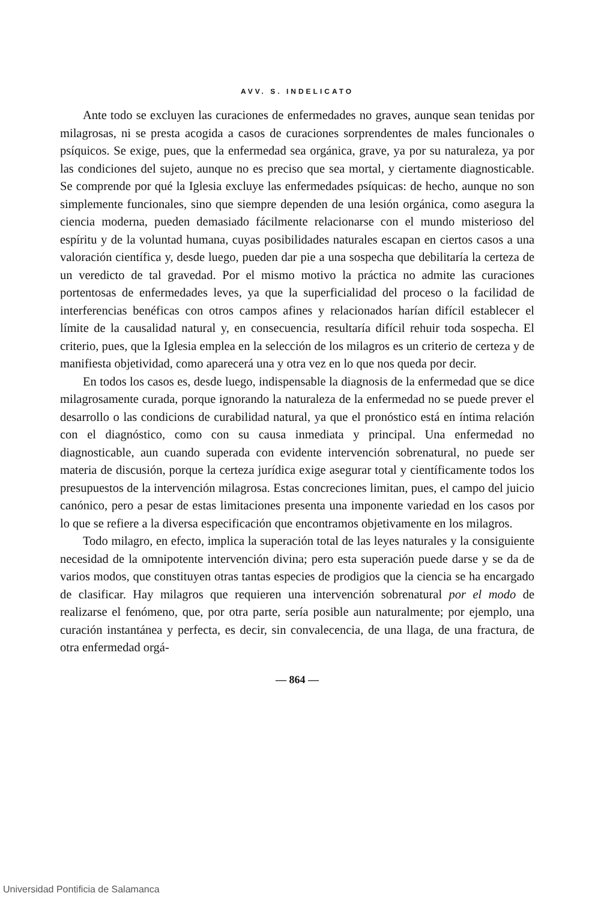AVV. S. INDELICATO
Ante todo se excluyen las curaciones de enfermedades no graves, aunque sean tenidas por milagrosas, ni se presta acogida a casos de curaciones sorprendentes de males funcionales o psíquicos. Se exige, pues, que la enfermedad sea orgánica, grave, ya por su naturaleza, ya por las condiciones del sujeto, aunque no es preciso que sea mortal, y ciertamente diagnosticable. Se comprende por qué la Iglesia excluye las enfermedades psíquicas: de hecho, aunque no son simplemente funcionales, sino que siempre dependen de una lesión orgánica, como asegura la ciencia moderna, pueden demasiado fácilmente relacionarse con el mundo misterioso del espíritu y de la voluntad humana, cuyas posibilidades naturales escapan en ciertos casos a una valoración científica y, desde luego, pueden dar pie a una sospecha que debilitaría la certeza de un veredicto de tal gravedad. Por el mismo motivo la práctica no admite las curaciones portentosas de enfermedades leves, ya que la superficialidad del proceso o la facilidad de interferencias benéficas con otros campos afines y relacionados harían difícil establecer el límite de la causalidad natural y, en consecuencia, resultaría difícil rehuir toda sospecha. El criterio, pues, que la Iglesia emplea en la selección de los milagros es un criterio de certeza y de manifiesta objetividad, como aparecerá una y otra vez en lo que nos queda por decir.
En todos los casos es, desde luego, indispensable la diagnosis de la enfermedad que se dice milagrosamente curada, porque ignorando la naturaleza de la enfermedad no se puede prever el desarrollo o las condicions de curabilidad natural, ya que el pronóstico está en íntima relación con el diagnóstico, como con su causa inmediata y principal. Una enfermedad no diagnosticable, aun cuando superada con evidente intervención sobrenatural, no puede ser materia de discusión, porque la certeza jurídica exige asegurar total y científicamente todos los presupuestos de la intervención milagrosa. Estas concreciones limitan, pues, el campo del juicio canónico, pero a pesar de estas limitaciones presenta una imponente variedad en los casos por lo que se refiere a la diversa especificación que encontramos objetivamente en los milagros.
Todo milagro, en efecto, implica la superación total de las leyes naturales y la consiguiente necesidad de la omnipotente intervención divina; pero esta superación puede darse y se da de varios modos, que constituyen otras tantas especies de prodigios que la ciencia se ha encargado de clasificar. Hay milagros que requieren una intervención sobrenatural por el modo de realizarse el fenómeno, que, por otra parte, sería posible aun naturalmente; por ejemplo, una curación instantánea y perfecta, es decir, sin convalecencia, de una llaga, de una fractura, de otra enfermedad orgá-
— 864 —
Universidad Pontificia de Salamanca